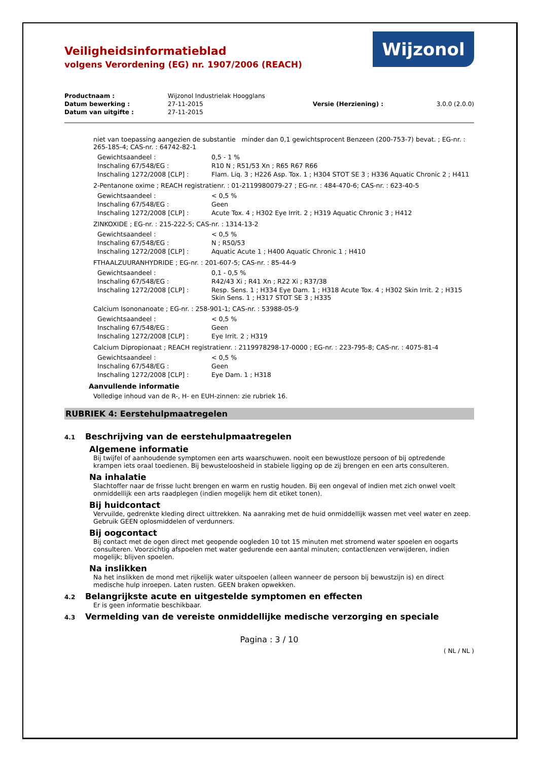Veiligheidsinformatieblad
volgens Verordening (EG) nr. 1907/2006 (REACH)
Wijzonol
| Productnaam : | Wijzonol Industrielak Hoogglans | | |
| Datum bewerking : | 27-11-2015 | Versie (Herziening) : | 3.0.0 (2.0.0) |
| Datum van uitgifte : | 27-11-2015 | | |
niet van toepassing aangezien de substantie minder dan 0,1 gewichtsprocent Benzeen (200-753-7) bevat. ; EG-nr. : 265-185-4; CAS-nr. : 64742-82-1
| Gewichtsaandeel : | 0,5 - 1 % |
| Inschaling 67/548/EG : | R10 N ; R51/53 Xn ; R65 R67 R66 |
| Inschaling 1272/2008 [CLP] : | Flam. Liq. 3 ; H226 Asp. Tox. 1 ; H304 STOT SE 3 ; H336 Aquatic Chronic 2 ; H411 |
2-Pentanone oxime ; REACH registratienr. : 01-2119980079-27 ; EG-nr. : 484-470-6; CAS-nr. : 623-40-5
| Gewichtsaandeel : | < 0,5 % |
| Inschaling 67/548/EG : | Geen |
| Inschaling 1272/2008 [CLP] : | Acute Tox. 4 ; H302 Eye Irrit. 2 ; H319 Aquatic Chronic 3 ; H412 |
ZINKOXIDE ; EG-nr. : 215-222-5; CAS-nr. : 1314-13-2
| Gewichtsaandeel : | < 0,5 % |
| Inschaling 67/548/EG : | N ; R50/53 |
| Inschaling 1272/2008 [CLP] : | Aquatic Acute 1 ; H400 Aquatic Chronic 1 ; H410 |
FTHAALZUURANHYDRIDE ; EG-nr. : 201-607-5; CAS-nr. : 85-44-9
| Gewichtsaandeel : | 0,1 - 0,5 % |
| Inschaling 67/548/EG : | R42/43 Xi ; R41 Xn ; R22 Xi ; R37/38 |
| Inschaling 1272/2008 [CLP] : | Resp. Sens. 1 ; H334 Eye Dam. 1 ; H318 Acute Tox. 4 ; H302 Skin Irrit. 2 ; H315 Skin Sens. 1 ; H317 STOT SE 3 ; H335 |
Calcium Isononanoate ; EG-nr. : 258-901-1; CAS-nr. : 53988-05-9
| Gewichtsaandeel : | < 0,5 % |
| Inschaling 67/548/EG : | Geen |
| Inschaling 1272/2008 [CLP] : | Eye Irrit. 2 ; H319 |
Calcium Dipropionaat ; REACH registratienr. : 2119978298-17-0000 ; EG-nr. : 223-795-8; CAS-nr. : 4075-81-4
| Gewichtsaandeel : | < 0,5 % |
| Inschaling 67/548/EG : | Geen |
| Inschaling 1272/2008 [CLP] : | Eye Dam. 1 ; H318 |
Aanvullende informatie
Volledige inhoud van de R-, H- en EUH-zinnen: zie rubriek 16.
RUBRIEK 4: Eerstehulpmaatregelen
4.1 Beschrijving van de eerstehulpmaatregelen
Algemene informatie
Bij twijfel of aanhoudende symptomen een arts waarschuwen. nooit een bewustloze persoon of bij optredende krampen iets oraal toedienen. Bij bewusteloosheid in stabiele ligging op de zij brengen en een arts consulteren.
Na inhalatie
Slachtoffer naar de frisse lucht brengen en warm en rustig houden. Bij een ongeval of indien met zich onwel voelt onmiddellijk een arts raadplegen (indien mogelijk hem dit etiket tonen).
Bij huidcontact
Vervuilde, gedrenkte kleding direct uittrekken. Na aanraking met de huid onmiddellijk wassen met veel water en zeep. Gebruik GEEN oplosmiddelen of verdunners.
Bij oogcontact
Bij contact met de ogen direct met geopende oogleden 10 tot 15 minuten met stromend water spoelen en oogarts consulteren. Voorzichtig afspoelen met water gedurende een aantal minuten; contactlenzen verwijderen, indien mogelijk; blijven spoelen.
Na inslikken
Na het inslikken de mond met rijkelijk water uitspoelen (alleen wanneer de persoon bij bewustzijn is) en direct medische hulp inroepen. Laten rusten. GEEN braken opwekken.
4.2 Belangrijkste acute en uitgestelde symptomen en effecten
Er is geen informatie beschikbaar.
4.3 Vermelding van de vereiste onmiddellijke medische verzorging en speciale
Pagina : 3 / 10
( NL / NL )